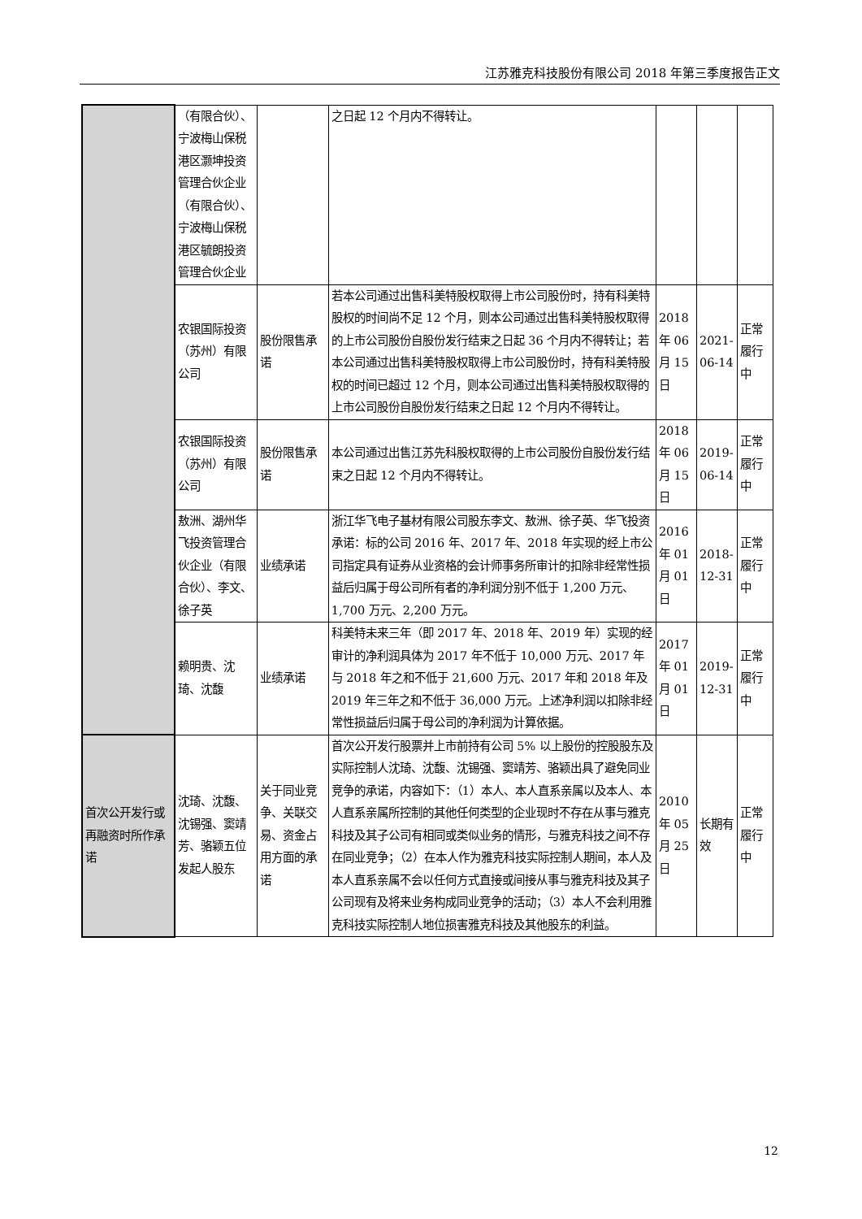江苏雅克科技股份有限公司 2018 年第三季度报告正文
| | （有限合伙）、宁波梅山保税港区灏坤投资管理合伙企业（有限合伙）、宁波梅山保税港区毓朗投资管理合伙企业 | | 之日起 12 个月内不得转让。 | | | |
| | 农银国际投资（苏州）有限公司 | 股份限售承诺 | 若本公司通过出售科美特股权取得上市公司股份时，持有科美特股权的时间尚不足 12 个月，则本公司通过出售科美特股权取得的上市公司股份自股份发行结束之日起 36 个月内不得转让；若本公司通过出售科美特股权取得上市公司股份时，持有科美特股权的时间已超过 12 个月，则本公司通过出售科美特股权取得的上市公司股份自股份发行结束之日起 12 个月内不得转让。 | 2018 年 06 月 15 日 | 2021-06-14 | 正常履行中 |
| | 农银国际投资（苏州）有限公司 | 股份限售承诺 | 本公司通过出售江苏先科股权取得的上市公司股份自股份发行结束之日起 12 个月内不得转让。 | 2018 年 06 月 15 日 | 2019-06-14 | 正常履行中 |
| | 敖洲、湖州华飞投资管理合伙企业（有限合伙）、李文、徐子英 | 业绩承诺 | 浙江华飞电子基材有限公司股东李文、敖洲、徐子英、华飞投资承诺：标的公司 2016 年、2017 年、2018 年实现的经上市公司指定具有证券从业资格的会计师事务所审计的扣除非经常性损益后归属于母公司所有者的净利润分别不低于 1,200 万元、1,700 万元、2,200 万元。 | 2016 年 01 月 01 日 | 2018-12-31 | 正常履行中 |
| | 赖明贵、沈琦、沈馥 | 业绩承诺 | 科美特未来三年（即 2017 年、2018 年、2019 年）实现的经审计的净利润具体为 2017 年不低于 10,000 万元、2017 年与 2018 年之和不低于 21,600 万元、2017 年和 2018 年及 2019 年三年之和不低于 36,000 万元。上述净利润以扣除非经常性损益后归属于母公司的净利润为计算依据。 | 2017 年 01 月 01 日 | 2019-12-31 | 正常履行中 |
| 首次公开发行或再融资时所作承诺 | 沈琦、沈馥、沈锡强、窦靖芳、骆颖五位发起人股东 | 关于同业竞争、关联交易、资金占用方面的承诺 | 首次公开发行股票并上市前持有公司 5% 以上股份的控股股东及实际控制人沈琦、沈馥、沈锡强、窦靖芳、骆颖出具了避免同业竞争的承诺，内容如下：（1）本人、本人直系亲属以及本人、本人直系亲属所控制的其他任何类型的企业现时不存在从事与雅克科技及其子公司有相同或类似业务的情形，与雅克科技之间不存在同业竞争；（2）在本人作为雅克科技实际控制人期间，本人及本人直系亲属不会以任何方式直接或间接从事与雅克科技及其子公司现有及将来业务构成同业竞争的活动；（3）本人不会利用雅克科技实际控制人地位损害雅克科技及其他股东的利益。 | 2010 年 05 月 25 日 | 长期有效 | 正常履行中 |
12